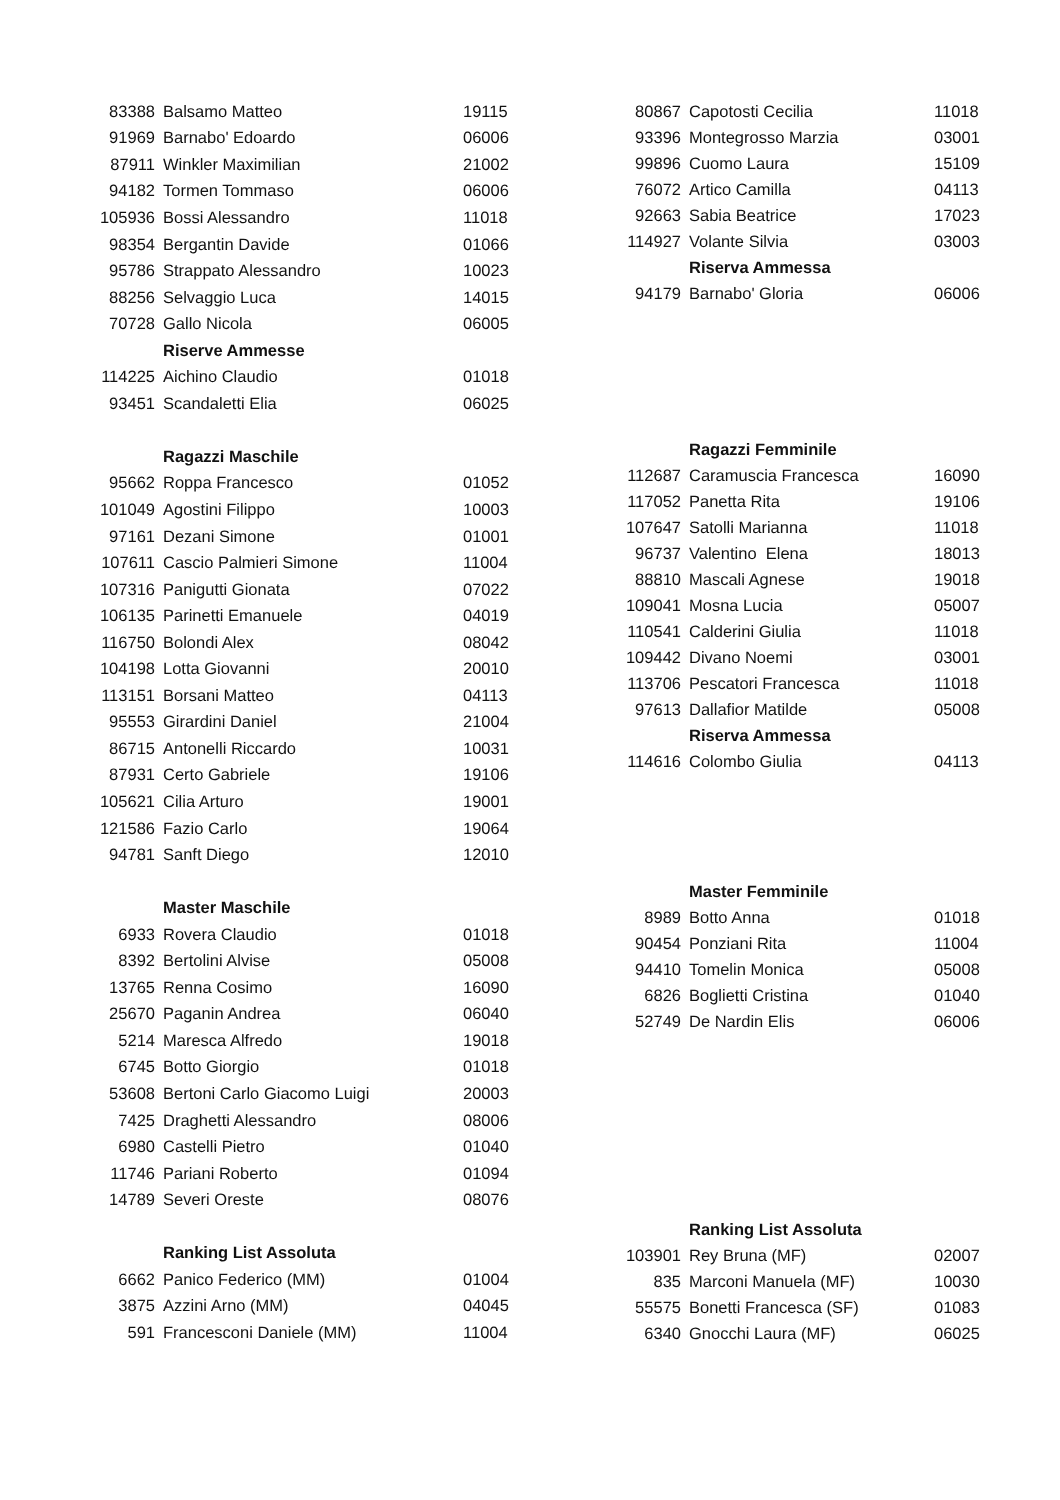| 83388 | Balsamo Matteo | 19115 |
| 91969 | Barnabo' Edoardo | 06006 |
| 87911 | Winkler Maximilian | 21002 |
| 94182 | Tormen Tommaso | 06006 |
| 105936 | Bossi Alessandro | 11018 |
| 98354 | Bergantin Davide | 01066 |
| 95786 | Strappato Alessandro | 10023 |
| 88256 | Selvaggio Luca | 14015 |
| 70728 | Gallo Nicola | 06005 |
| | Riserve Ammesse | |
| 114225 | Aichino Claudio | 01018 |
| 93451 | Scandaletti Elia | 06025 |
| | Ragazzi Maschile | |
| 95662 | Roppa Francesco | 01052 |
| 101049 | Agostini Filippo | 10003 |
| 97161 | Dezani Simone | 01001 |
| 107611 | Cascio Palmieri Simone | 11004 |
| 107316 | Panigutti Gionata | 07022 |
| 106135 | Parinetti Emanuele | 04019 |
| 116750 | Bolondi Alex | 08042 |
| 104198 | Lotta Giovanni | 20010 |
| 113151 | Borsani Matteo | 04113 |
| 95553 | Girardini Daniel | 21004 |
| 86715 | Antonelli Riccardo | 10031 |
| 87931 | Certo Gabriele | 19106 |
| 105621 | Cilia Arturo | 19001 |
| 121586 | Fazio Carlo | 19064 |
| 94781 | Sanft Diego | 12010 |
| | Master Maschile | |
| 6933 | Rovera Claudio | 01018 |
| 8392 | Bertolini Alvise | 05008 |
| 13765 | Renna Cosimo | 16090 |
| 25670 | Paganin Andrea | 06040 |
| 5214 | Maresca Alfredo | 19018 |
| 6745 | Botto Giorgio | 01018 |
| 53608 | Bertoni Carlo Giacomo Luigi | 20003 |
| 7425 | Draghetti Alessandro | 08006 |
| 6980 | Castelli Pietro | 01040 |
| 11746 | Pariani Roberto | 01094 |
| 14789 | Severi Oreste | 08076 |
| | Ranking List Assoluta | |
| 6662 | Panico Federico (MM) | 01004 |
| 3875 | Azzini Arno (MM) | 04045 |
| 591 | Francesconi Daniele (MM) | 11004 |
| 80867 | Capotosti Cecilia | 11018 |
| 93396 | Montegrosso Marzia | 03001 |
| 99896 | Cuomo Laura | 15109 |
| 76072 | Artico Camilla | 04113 |
| 92663 | Sabia Beatrice | 17023 |
| 114927 | Volante Silvia | 03003 |
| | Riserva Ammessa | |
| 94179 | Barnabo' Gloria | 06006 |
| | Ragazzi Femminile | |
| 112687 | Caramuscia Francesca | 16090 |
| 117052 | Panetta Rita | 19106 |
| 107647 | Satolli Marianna | 11018 |
| 96737 | Valentino Elena | 18013 |
| 88810 | Mascali Agnese | 19018 |
| 109041 | Mosna Lucia | 05007 |
| 110541 | Calderini Giulia | 11018 |
| 109442 | Divano Noemi | 03001 |
| 113706 | Pescatori Francesca | 11018 |
| 97613 | Dallafior Matilde | 05008 |
| | Riserva Ammessa | |
| 114616 | Colombo Giulia | 04113 |
| | Master Femminile | |
| 8989 | Botto Anna | 01018 |
| 90454 | Ponziani Rita | 11004 |
| 94410 | Tomelin Monica | 05008 |
| 6826 | Boglietti Cristina | 01040 |
| 52749 | De Nardin Elis | 06006 |
| | Ranking List Assoluta | |
| 103901 | Rey Bruna (MF) | 02007 |
| 835 | Marconi Manuela (MF) | 10030 |
| 55575 | Bonetti Francesca (SF) | 01083 |
| 6340 | Gnocchi Laura (MF) | 06025 |